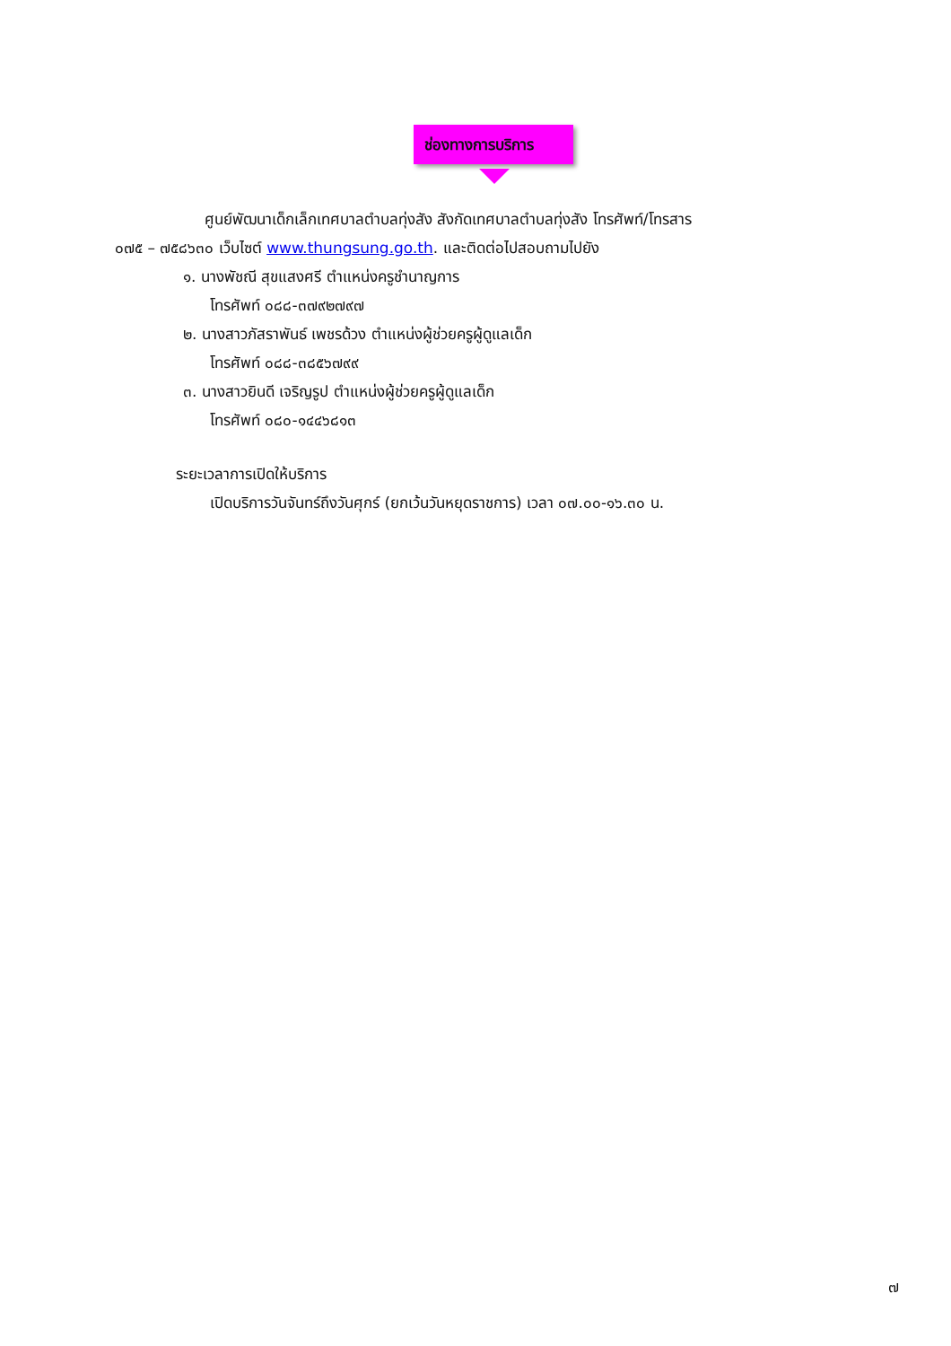ช่องทางการบริการ
ศูนย์พัฒนาเด็กเล็กเทศบาลตำบลทุ่งสัง สังกัดเทศบาลตำบลทุ่งสัง โทรศัพท์/โทรสาร
๐๗๕ – ๗๕๘๖๓๐ เว็บไซต์ www.thungsung.go.th. และติดต่อไปสอบถามไปยัง
๑. นางพัชณี สุขแสงศรี ตำแหน่งครูชำนาญการ
โทรศัพท์ ๐๘๘-๓๗๙๒๗๙๗
๒. นางสาวภัสราพันธ์ เพชรด้วง ตำแหน่งผู้ช่วยครูผู้ดูแลเด็ก
โทรศัพท์ ๐๘๘-๓๘๕๖๗๙๙
๓. นางสาวยินดี เจริญรูป ตำแหน่งผู้ช่วยครูผู้ดูแลเด็ก
โทรศัพท์ ๐๘๐-๑๔๔๖๘๑๓
ระยะเวลาการเปิดให้บริการ
เปิดบริการวันจันทร์ถึงวันศุกร์ (ยกเว้นวันหยุดราชการ) เวลา ๐๗.๐๐-๑๖.๓๐ น.
๗